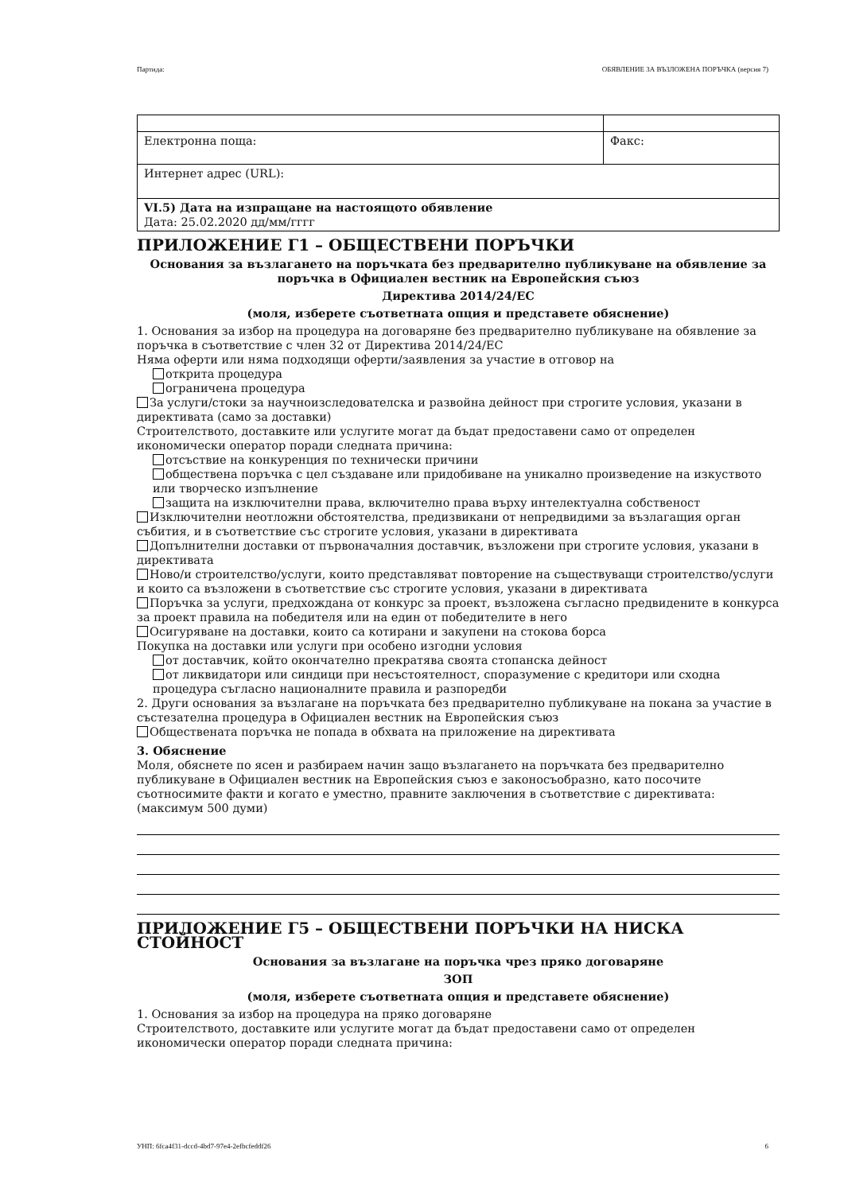Партида: ОБЯВЛЕНИЕ ЗА ВЪЗЛОЖЕНА ПОРЪЧКА (версия 7)
| Електронна поща: | Факс: |
| Интернет адрес (URL): | |
| VI.5) Дата на изпращане на настоящото обявление Дата: 25.02.2020 дд/мм/гггг | |
ПРИЛОЖЕНИЕ Г1 – ОБЩЕСТВЕНИ ПОРЪЧКИ
Основания за възлагането на поръчката без предварително публикуване на обявление за поръчка в Официален вестник на Европейския съюз
Директива 2014/24/ЕС
(моля, изберете съответната опция и представете обяснение)
1. Основания за избор на процедура на договаряне без предварително публикуване на обявление за поръчка в съответствие с член 32 от Директива 2014/24/ЕС
Няма оферти или няма подходящи оферти/заявления за участие в отговор на
открита процедура
ограничена процедура
За услуги/стоки за научноизследователска и развойна дейност при строгите условия, указани в директивата (само за доставки)
Строителството, доставките или услугите могат да бъдат предоставени само от определен икономически оператор поради следната причина:
отсъствие на конкуренция по технически причини
обществена поръчка с цел създаване или придобиване на уникално произведение на изкуството или творческо изпълнение
защита на изключителни права, включително права върху интелектуална собственост
Изключителни неотложни обстоятелства, предизвикани от непредвидими за възлагащия орган събития, и в съответствие със строгите условия, указани в директивата
Допълнителни доставки от първоначалния доставчик, възложени при строгите условия, указани в директивата
Ново/и строителство/услуги, които представляват повторение на съществуващи строителство/услуги и които са възложени в съответствие със строгите условия, указани в директивата
Поръчка за услуги, предхождана от конкурс за проект, възложена съгласно предвидените в конкурса за проект правила на победителя или на един от победителите в него
Осигуряване на доставки, които са котирани и закупени на стокова борса
Покупка на доставки или услуги при особено изгодни условия
от доставчик, който окончателно прекратява своята стопанска дейност
от ликвидатори или синдици при несъстоятелност, споразумение с кредитори или сходна процедура съгласно националните правила и разпоредби
2. Други основания за възлагане на поръчката без предварително публикуване на покана за участие в състезателна процедура в Официален вестник на Европейския съюз
Обществената поръчка не попада в обхвата на приложение на директивата
3. Обяснение
Моля, обяснете по ясен и разбираем начин защо възлагането на поръчката без предварително публикуване в Официален вестник на Европейския съюз е законосъобразно, като посочите съотносимите факти и когато е уместно, правните заключения в съответствие с директивата: (максимум 500 думи)
ПРИЛОЖЕНИЕ Г5 – ОБЩЕСТВЕНИ ПОРЪЧКИ НА НИСКА СТОЙНОСТ
Основания за възлагане на поръчка чрез пряко договаряне
ЗОП
(моля, изберете съответната опция и представете обяснение)
1. Основания за избор на процедура на пряко договаряне
Строителството, доставките или услугите могат да бъдат предоставени само от определен икономически оператор поради следната причина:
УНП: 6fca4f31-dccd-4bd7-97e4-2efbcfeddf26 6